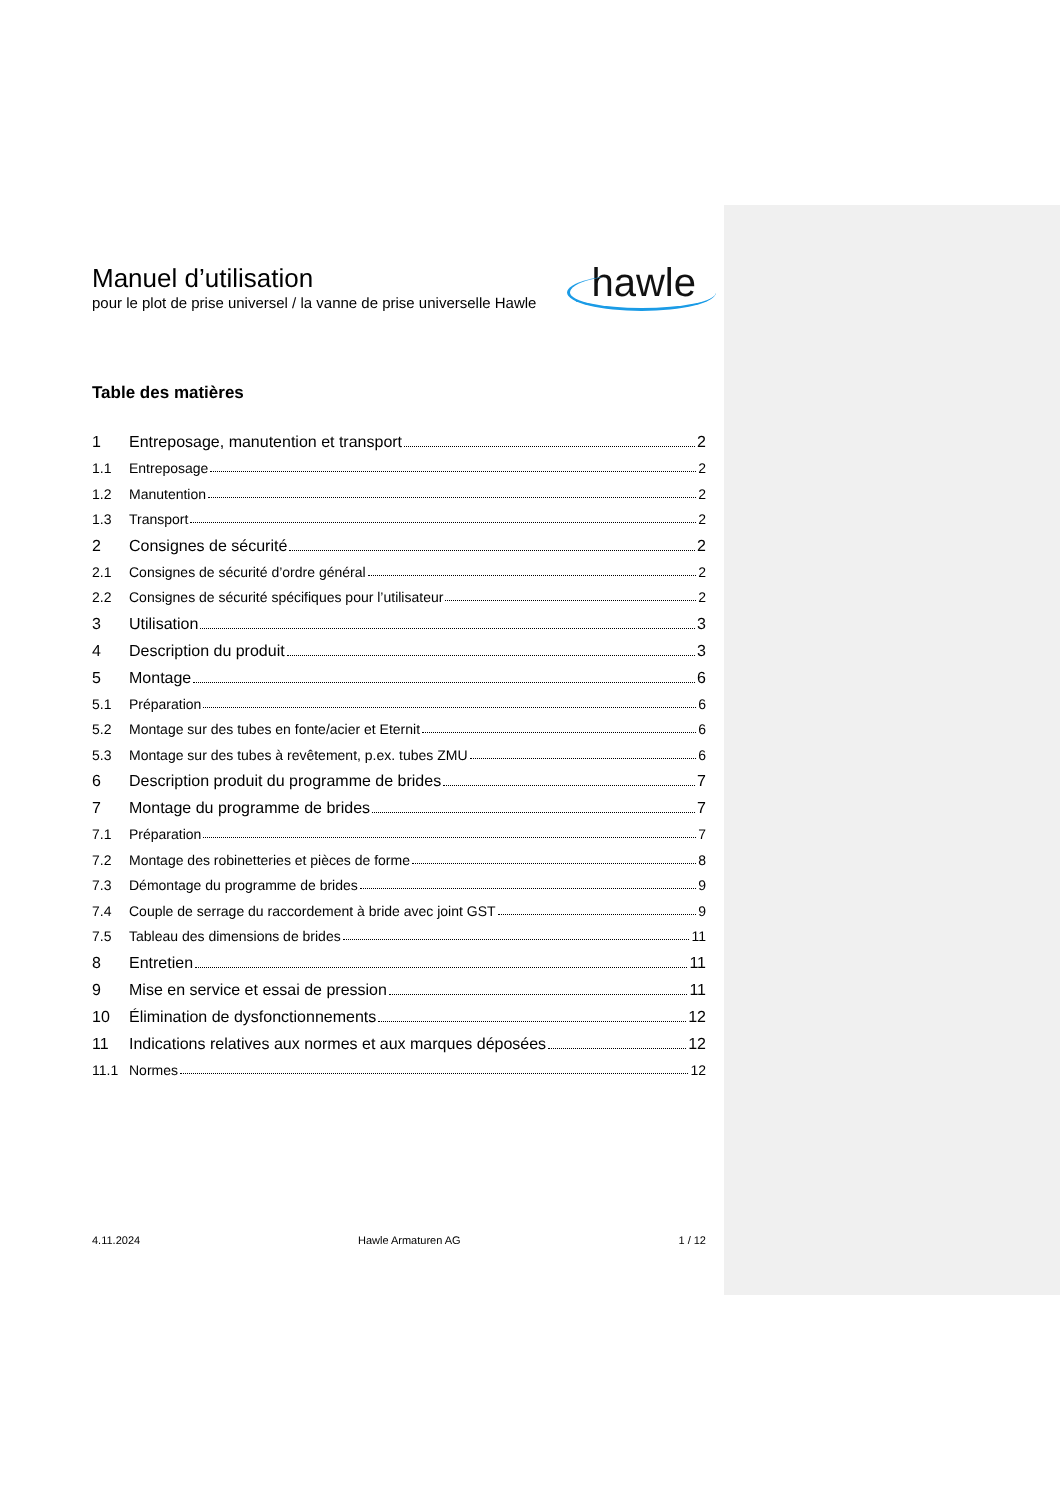Manuel d’utilisation
pour le plot de prise universel / la vanne de prise universelle Hawle
hawle
Table des matières
1 Entreposage, manutention et transport 2
1.1 Entreposage 2
1.2 Manutention 2
1.3 Transport 2
2 Consignes de sécurité 2
2.1 Consignes de sécurité d’ordre général 2
2.2 Consignes de sécurité spécifiques pour l’utilisateur 2
3 Utilisation 3
4 Description du produit 3
5 Montage 6
5.1 Préparation 6
5.2 Montage sur des tubes en fonte/acier et Eternit 6
5.3 Montage sur des tubes à revêtement, p.ex. tubes ZMU 6
6 Description produit du programme de brides 7
7 Montage du programme de brides 7
7.1 Préparation 7
7.2 Montage des robinetteries et pièces de forme 8
7.3 Démontage du programme de brides 9
7.4 Couple de serrage du raccordement à bride avec joint GST 9
7.5 Tableau des dimensions de brides 11
8 Entretien 11
9 Mise en service et essai de pression 11
10 Élimination de dysfonctionnements 12
11 Indications relatives aux normes et aux marques déposées 12
11.1 Normes 12
4.11.2024 Hawle Armaturen AG 1 / 12